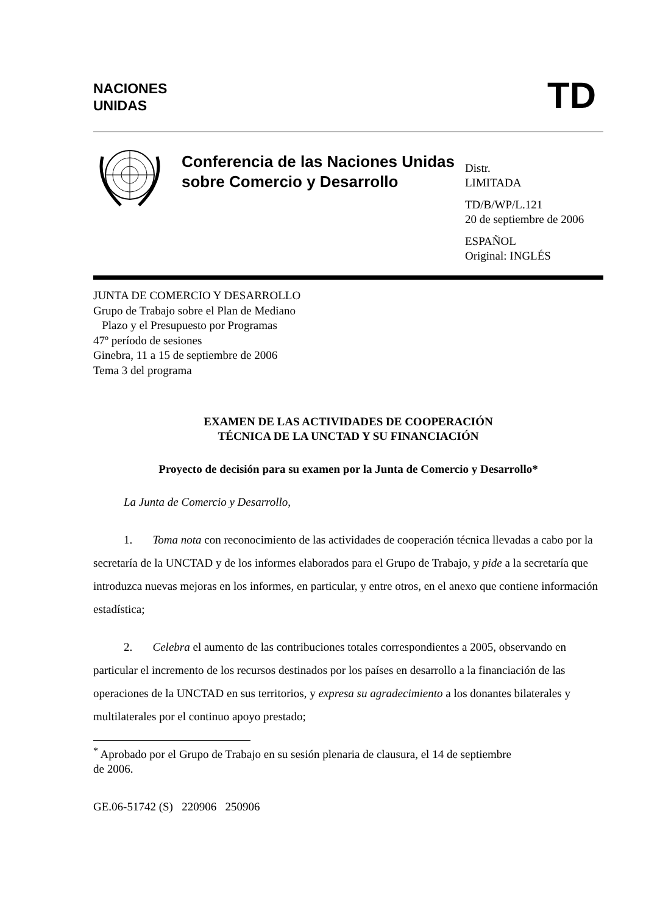NACIONES
UNIDAS
TD
Conferencia de las Naciones Unidas sobre Comercio y Desarrollo
Distr.
LIMITADA
TD/B/WP/L.121
20 de septiembre de 2006
ESPAÑOL
Original: INGLÉS
JUNTA DE COMERCIO Y DESARROLLO
Grupo de Trabajo sobre el Plan de Mediano
Plazo y el Presupuesto por Programas
47º período de sesiones
Ginebra, 11 a 15 de septiembre de 2006
Tema 3 del programa
EXAMEN DE LAS ACTIVIDADES DE COOPERACIÓN
TÉCNICA DE LA UNCTAD Y SU FINANCIACIÓN
Proyecto de decisión para su examen por la Junta de Comercio y Desarrollo*
La Junta de Comercio y Desarrollo,
1. Toma nota con reconocimiento de las actividades de cooperación técnica llevadas a cabo por la secretaría de la UNCTAD y de los informes elaborados para el Grupo de Trabajo, y pide a la secretaría que introduzca nuevas mejoras en los informes, en particular, y entre otros, en el anexo que contiene información estadística;
2. Celebra el aumento de las contribuciones totales correspondientes a 2005, observando en particular el incremento de los recursos destinados por los países en desarrollo a la financiación de las operaciones de la UNCTAD en sus territorios, y expresa su agradecimiento a los donantes bilaterales y multilaterales por el continuo apoyo prestado;
<sup>*</sup> Aprobado por el Grupo de Trabajo en su sesión plenaria de clausura, el 14 de septiembre
de 2006.
GE.06-51742 (S) 220906 250906